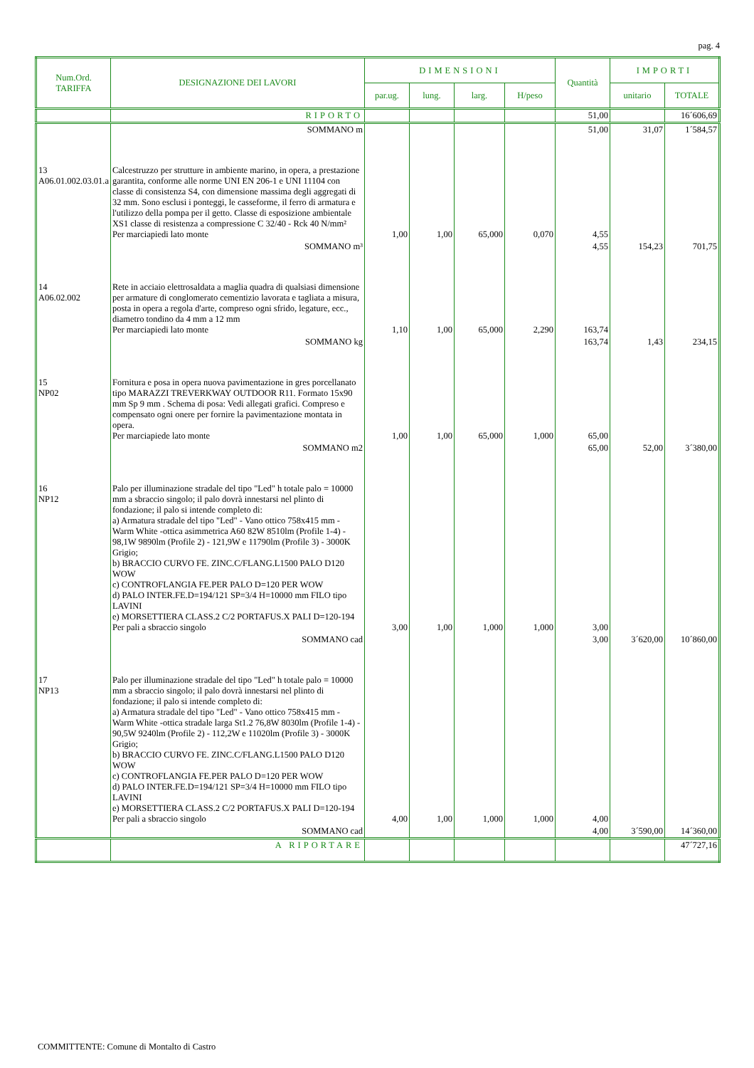pag. 4
| Num.Ord. TARIFFA | DESIGNAZIONE DEI LAVORI | DIMENSIONI | | | | Quantità | IMPORTI | |
| --- | --- | --- | --- | --- | --- | --- | --- | --- |
| | | par.ug. | lung. | larg. | H/peso | | unitario | TOTALE |
| | RIPORTO | | | | | 51,00 | | 16´606,69 |
| | SOMMANO m | | | | | 51,00 | 31,07 | 1´584,57 |
| 13 A06.01.002.03.01.a | Calcestruzzo per strutture in ambiente marino, in opera, a prestazione garantita, conforme alle norme UNI EN 206-1 e UNI 11104 con classe di consistenza S4, con dimensione massima degli aggregati di 32 mm. Sono esclusi i ponteggi, le casseforme, il ferro di armatura e l'utilizzo della pompa per il getto. Classe di esposizione ambientale XS1 classe di resistenza a compressione C 32/40 - Rck 40 N/mm² Per marciapiedi lato monte | 1,00 | 1,00 | 65,000 | 0,070 | 4,55 | | |
| | SOMMANO m³ | | | | | 4,55 | 154,23 | 701,75 |
| 14 A06.02.002 | Rete in acciaio elettrosaldata a maglia quadra di qualsiasi dimensione per armature di conglomerato cementizio lavorata e tagliata a misura, posta in opera a regola d'arte, compreso ogni sfrido, legature, ecc., diametro tondino da 4 mm a 12 mm Per marciapiedi lato monte | 1,10 | 1,00 | 65,000 | 2,290 | 163,74 | | |
| | SOMMANO kg | | | | | 163,74 | 1,43 | 234,15 |
| 15 NP02 | Fornitura e posa in opera nuova pavimentazione in gres porcellanato tipo MARAZZI TREVERKWAY OUTDOOR R11. Formato 15x90 mm Sp 9 mm . Schema di posa: Vedi allegati grafici. Compreso e compensato ogni onere per fornire la pavimentazione montata in opera. Per marciapiede lato monte | 1,00 | 1,00 | 65,000 | 1,000 | 65,00 | | |
| | SOMMANO m2 | | | | | 65,00 | 52,00 | 3´380,00 |
| 16 NP12 | Palo per illuminazione stradale del tipo "Led" h totale palo = 10000 mm a sbraccio singolo; il palo dovrà innestarsi nel plinto di fondazione; il palo si intende completo di: a) Armatura stradale del tipo "Led" - Vano ottico 758x415 mm - Warm White -ottica asimmetrica A60 82W 8510lm (Profile 1-4) - 98,1W 9890lm (Profile 2) - 121,9W e 11790lm (Profile 3) - 3000K Grigio; b) BRACCIO CURVO FE. ZINC.C/FLANG.L1500 PALO D120 WOW c) CONTROFLANGIA FE.PER PALO D=120 PER WOW d) PALO INTER.FE.D=194/121 SP=3/4 H=10000 mm FILO tipo LAVINI e) MORSETTIERA CLASS.2 C/2 PORTAFUS.X PALI D=120-194 Per pali a sbraccio singolo | 3,00 | 1,00 | 1,000 | 1,000 | 3,00 | | |
| | SOMMANO cad | | | | | 3,00 | 3´620,00 | 10´860,00 |
| 17 NP13 | Palo per illuminazione stradale del tipo "Led" h totale palo = 10000 mm a sbraccio singolo; il palo dovrà innestarsi nel plinto di fondazione; il palo si intende completo di: a) Armatura stradale del tipo "Led" - Vano ottico 758x415 mm - Warm White -ottica stradale larga St1.2 76,8W 8030lm (Profile 1-4) - 90,5W 9240lm (Profile 2) - 112,2W e 11020lm (Profile 3) - 3000K Grigio; b) BRACCIO CURVO FE. ZINC.C/FLANG.L1500 PALO D120 WOW c) CONTROFLANGIA FE.PER PALO D=120 PER WOW d) PALO INTER.FE.D=194/121 SP=3/4 H=10000 mm FILO tipo LAVINI e) MORSETTIERA CLASS.2 C/2 PORTAFUS.X PALI D=120-194 Per pali a sbraccio singolo | 4,00 | 1,00 | 1,000 | 1,000 | 4,00 | | |
| | SOMMANO cad | | | | | 4,00 | 3´590,00 | 14´360,00 |
| | A RIPORTARE | | | | | | | 47´727,16 |
COMMITTENTE: Comune di Montalto di Castro